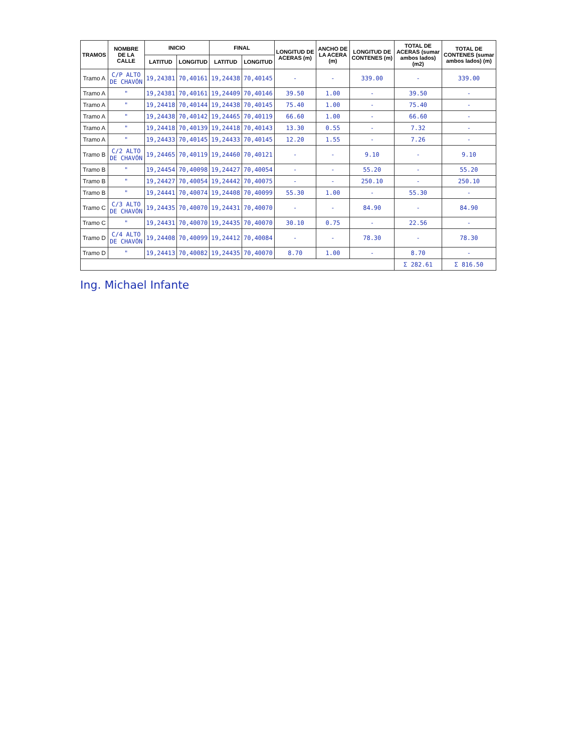| TRAMOS | NOMBRE DE LA CALLE | INICIO | | FINAL | | LONGITUD DE ACERAS (m) | ANCHO DE LA ACERA (m) | LONGITUD DE CONTENES (m) | TOTAL DE ACERAS (sumar ambos lados) (m2) | TOTAL DE CONTENES (sumar ambos lados) (m) |
| --- | --- | --- | --- | --- | --- | --- | --- | --- | --- | --- |
| | | LATITUD | LONGITUD | LATITUD | LONGITUD | | | | | |
| Tramo A | C/P ALTO DE CHAVÓN | 19,24381 | 70,40161 | 19,24438 | 70,40145 | - | - | 339.00 | - | 339.00 |
| Tramo A | " | 19,24381 | 70,40161 | 19,24409 | 70,40146 | 39.50 | 1.00 | - | 39.50 | - |
| Tramo A | " | 19,24418 | 70,40144 | 19,24438 | 70,40145 | 75.40 | 1.00 | - | 75.40 | - |
| Tramo A | " | 19,24438 | 70,40142 | 19,24465 | 70,40119 | 66.60 | 1.00 | - | 66.60 | - |
| Tramo A | " | 19,24418 | 70,40139 | 19,24418 | 70,40143 | 13.30 | 0.55 | - | 7.32 | - |
| Tramo A | " | 19,24433 | 70,40145 | 19,24433 | 70,40145 | 12.20 | 1.55 | - | 7.26 | - |
| Tramo B | C/2 ALTO DE CHAVÓN | 19,24465 | 70,40119 | 19,24460 | 70,40121 | - | - | 9.10 | - | 9.10 |
| Tramo B | " | 19,24454 | 70,40098 | 19,24427 | 70,40054 | - | - | 55.20 | - | 55.20 |
| Tramo B | " | 19,24427 | 70,40054 | 19,24442 | 70,40075 | - | - | 250.10 | - | 250.10 |
| Tramo B | " | 19,24441 | 70,40074 | 19,24408 | 70,40099 | 55.30 | 1.00 | - | 55.30 | - |
| Tramo C | C/3 ALTO DE CHAVÓN | 19,24435 | 70,40070 | 19,24431 | 70,40070 | - | - | 84.90 | - | 84.90 |
| Tramo C | " | 19,24431 | 70,40070 | 19,24435 | 70,40070 | 30.10 | 0.75 | - | 22.56 | - |
| Tramo D | C/4 ALTO DE CHAVÓN | 19,24408 | 70,40099 | 19,24412 | 70,40084 | - | - | 78.30 | - | 78.30 |
| Tramo D | " | 19,24413 | 70,40082 | 19,24435 | 70,40070 | 8.70 | 1.00 | - | 8.70 | - |
| | | | | | | | | | Σ 282.61 | Σ 816.50 |
Ing. Michael Infante